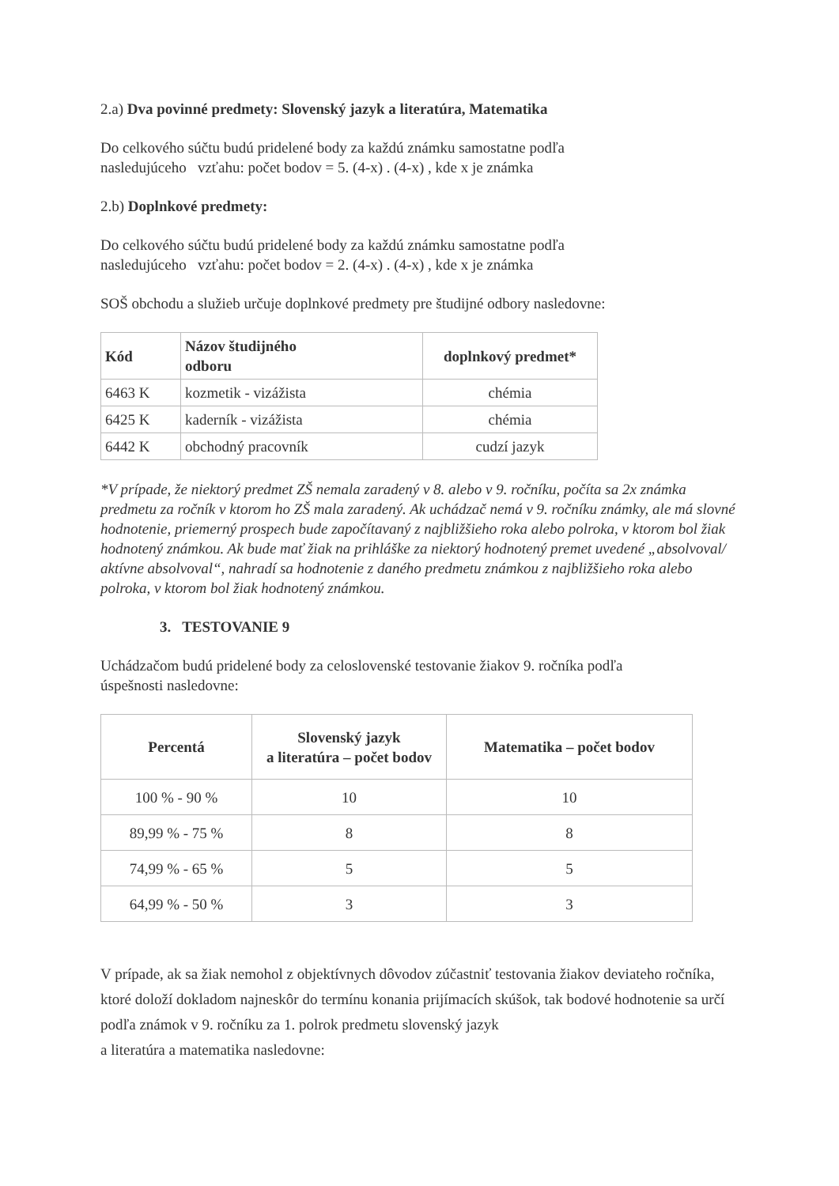2.a) Dva povinné predmety: Slovenský jazyk a literatúra, Matematika
Do celkového súčtu budú pridelené body za každú známku samostatne podľa
nasledujúceho vzťahu: počet bodov = 5. (4-x) . (4-x) , kde x je známka
2.b) Doplnkové predmety:
Do celkového súčtu budú pridelené body za každú známku samostatne podľa
nasledujúceho vzťahu: počet bodov = 2. (4-x) . (4-x) , kde x je známka
SOŠ obchodu a služieb určuje doplnkové predmety pre študijné odbory nasledovne:
| Kód | Názov študijného odboru | doplnkový predmet* |
| --- | --- | --- |
| 6463 K | kozmetik - vizážista | chémia |
| 6425 K | kaderník - vizážista | chémia |
| 6442 K | obchodný pracovník | cudzí jazyk |
*V prípade, že niektorý predmet ZŠ nemala zaradený v 8. alebo v 9. ročníku, počíta sa 2x známka predmetu za ročník v ktorom ho ZŠ mala zaradený. Ak uchádzač nemá v 9. ročníku známky, ale má slovné hodnotenie, priemerný prospech bude započítavaný z najbližšieho roka alebo polroka, v ktorom bol žiak hodnotený známkou. Ak bude mať žiak na prihláške za niektorý hodnotený premet uvedené „absolvoval/ aktívne absolvoval“, nahradí sa hodnotenie z daného predmetu známkou z najbližšieho roka alebo polroka, v ktorom bol žiak hodnotený známkou.
3. TESTOVANIE 9
Uchádzačom budú pridelené body za celoslovenské testovanie žiakov 9. ročníka podľa
úspešnosti nasledovne:
| Percentá | Slovenský jazyk a literatúra – počet bodov | Matematika – počet bodov |
| --- | --- | --- |
| 100 % - 90 % | 10 | 10 |
| 89,99 % - 75 % | 8 | 8 |
| 74,99 % - 65 % | 5 | 5 |
| 64,99 % - 50 % | 3 | 3 |
V prípade, ak sa žiak nemohol z objektívnych dôvodov zúčastniť testovania žiakov deviateho ročníka, ktoré doloží dokladom najneskôr do termínu konania prijímacích skúšok, tak bodové hodnotenie sa určí podľa známok v 9. ročníku za 1. polrok predmetu slovenský jazyk
a literatúra a matematika nasledovne: